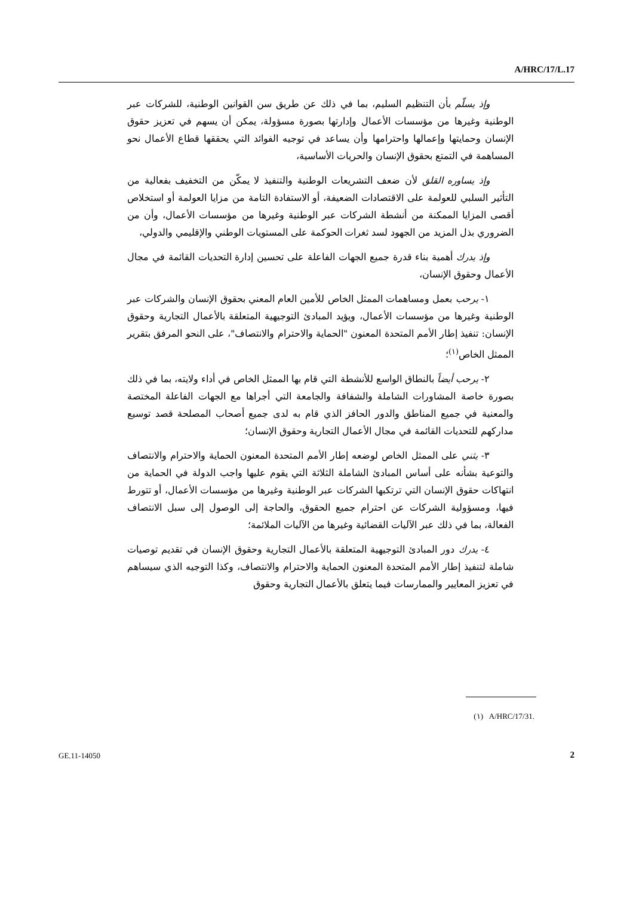A/HRC/17/L.17
وإذ يسلّم بأن التنظيم السليم، بما في ذلك عن طريق سن القوانين الوطنية، للشركات عبر الوطنية وغيرها من مؤسسات الأعمال وإدارتها بصورة مسؤولة، يمكن أن يسهم في تعزيز حقوق الإنسان وحمايتها وإعمالها واحترامها وأن يساعد في توجيه الفوائد التي يحققها قطاع الأعمال نحو المساهمة في التمتع بحقوق الإنسان والحريات الأساسية،
وإذ يساوره القلق لأن ضعف التشريعات الوطنية والتنفيذ لا يمكّن من التخفيف بفعالية من التأثير السلبي للعولمة على الاقتصادات الضعيفة، أو الاستفادة التامة من مزايا العولمة أو استخلاص أقصى المزايا الممكنة من أنشطة الشركات عبر الوطنية وغيرها من مؤسسات الأعمال، وأن من الضروري بذل المزيد من الجهود لسد ثغرات الحوكمة على المستويات الوطني والإقليمي والدولي،
وإذ يدرك أهمية بناء قدرة جميع الجهات الفاعلة على تحسين إدارة التحديات القائمة في مجال الأعمال وحقوق الإنسان،
١- يرحب بعمل ومساهمات الممثل الخاص للأمين العام المعني بحقوق الإنسان والشركات عبر الوطنية وغيرها من مؤسسات الأعمال، ويؤيد المبادئ التوجيهية المتعلقة بالأعمال التجارية وحقوق الإنسان: تنفيذ إطار الأمم المتحدة المعنون "الحماية والاحترام والانتصاف"، على النحو المرفق بتقرير الممثل الخاص<sup>(١)</sup>؛
٢- يرحب أيضاً بالنطاق الواسع للأنشطة التي قام بها الممثل الخاص في أداء ولايته، بما في ذلك بصورة خاصة المشاورات الشاملة والشفافة والجامعة التي أجراها مع الجهات الفاعلة المختصة والمعنية في جميع المناطق والدور الحافز الذي قام به لدى جميع أصحاب المصلحة قصد توسيع مداركهم للتحديات القائمة في مجال الأعمال التجارية وحقوق الإنسان؛
٣- يثني على الممثل الخاص لوضعه إطار الأمم المتحدة المعنون الحماية والاحترام والانتصاف والتوعية بشأنه على أساس المبادئ الشاملة الثلاثة التي يقوم عليها واجب الدولة في الحماية من انتهاكات حقوق الإنسان التي ترتكبها الشركات عبر الوطنية وغيرها من مؤسسات الأعمال، أو تتورط فيها، ومسؤولية الشركات عن احترام جميع الحقوق، والحاجة إلى الوصول إلى سبل الانتصاف الفعالة، بما في ذلك عبر الآليات القضائية وغيرها من الآليات الملائمة؛
٤- يدرك دور المبادئ التوجيهية المتعلقة بالأعمال التجارية وحقوق الإنسان في تقديم توصيات شاملة لتنفيذ إطار الأمم المتحدة المعنون الحماية والاحترام والانتصاف، وكذا التوجيه الذي سيساهم في تعزيز المعايير والممارسات فيما يتعلق بالأعمال التجارية وحقوق
(١) A/HRC/17/31.
GE.11-14050 2